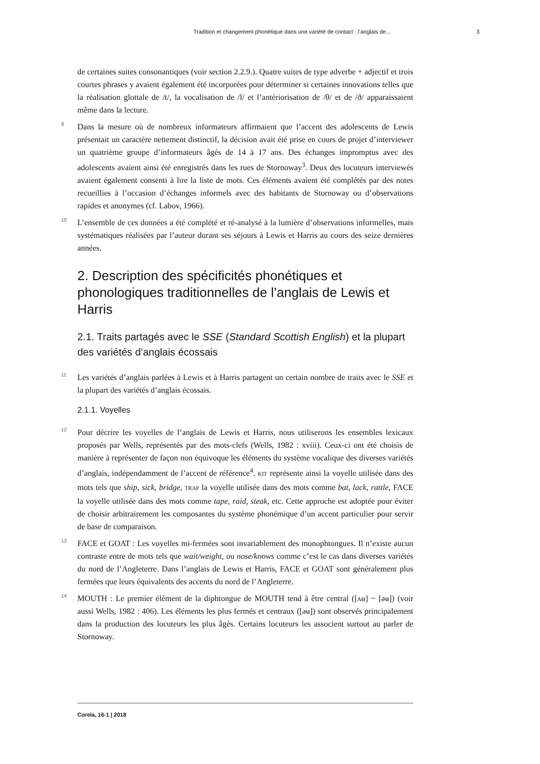Tradition et changement phonétique dans une variété de contact : l’anglais de... 3
de certaines suites consonantiques (voir section 2.2.9.). Quatre suites de type adverbe + adjectif et trois courtes phrases y avaient également été incorporées pour déterminer si certaines innovations telles que la réalisation glottale de /t/, la vocalisation de /l/ et l’antériorisation de /θ/ et de /ð/ apparaissaient même dans la lecture.
9 Dans la mesure où de nombreux informateurs affirmaient que l’accent des adolescents de Lewis présentait un caractère nettement distinctif, la décision avait été prise en cours de projet d’interviewer un quatrième groupe d’informateurs âgés de 14 à 17 ans. Des échanges impromptus avec des adolescents avaient ainsi été enregistrés dans les rues de Stornoway<sup>3</sup>. Deux des locuteurs interviewés avaient également consenti à lire la liste de mots. Ces éléments avaient été complétés par des notes recueillies à l’occasion d’échanges informels avec des habitants de Stornoway ou d’observations rapides et anonymes (cf. Labov, 1966).
10 L’ensemble de ces données a été complété et ré-analysé à la lumière d’observations informelles, mais systématiques réalisées par l’auteur durant ses séjours à Lewis et Harris au cours des seize dernières années.
2. Description des spécificités phonétiques et phonologiques traditionnelles de l’anglais de Lewis et Harris
2.1. Traits partagés avec le SSE (Standard Scottish English) et la plupart des variétés d’anglais écossais
11 Les variétés d’anglais parlées à Lewis et à Harris partagent un certain nombre de traits avec le SSE et la plupart des variétés d’anglais écossais.
2.1.1. Voyelles
12 Pour décrire les voyelles de l’anglais de Lewis et Harris, nous utiliserons les ensembles lexicaux proposés par Wells, représentés par des mots-clefs (Wells, 1982 : xviii). Ceux-ci ont été choisis de manière à représenter de façon non équivoque les éléments du système vocalique des diverses variétés d’anglais, indépendamment de l’accent de référence<sup>4</sup>. KIT représente ainsi la voyelle utilisée dans des mots tels que ship, sick, bridge, TRAP la voyelle utilisée dans des mots comme bat, lack, rattle, FACE la voyelle utilisée dans des mots comme tape, raid, steak, etc. Cette approche est adoptée pour éviter de choisir arbitrairement les composantes du système phonémique d’un accent particulier pour servir de base de comparaison.
13 FACE et GOAT : Les voyelles mi-fermées sont invariablement des monophtongues. Il n’existe aucun contraste entre de mots tels que wait/weight, ou nose/knows comme c’est le cas dans diverses variétés du nord de l’Angleterre. Dans l’anglais de Lewis et Harris, FACE et GOAT sont généralement plus fermées que leurs équivalents des accents du nord de l’Angleterre.
14 MOUTH : Le premier élément de la diphtongue de MOUTH tend à être central ([ʌʉ] ~ [əʉ]) (voir aussi Wells, 1982 : 406). Les éléments les plus fermés et centraux ([əʉ]) sont observés principalement dans la production des locuteurs les plus âgés. Certains locuteurs les associent surtout au parler de Stornoway.
Corela, 16-1 | 2018